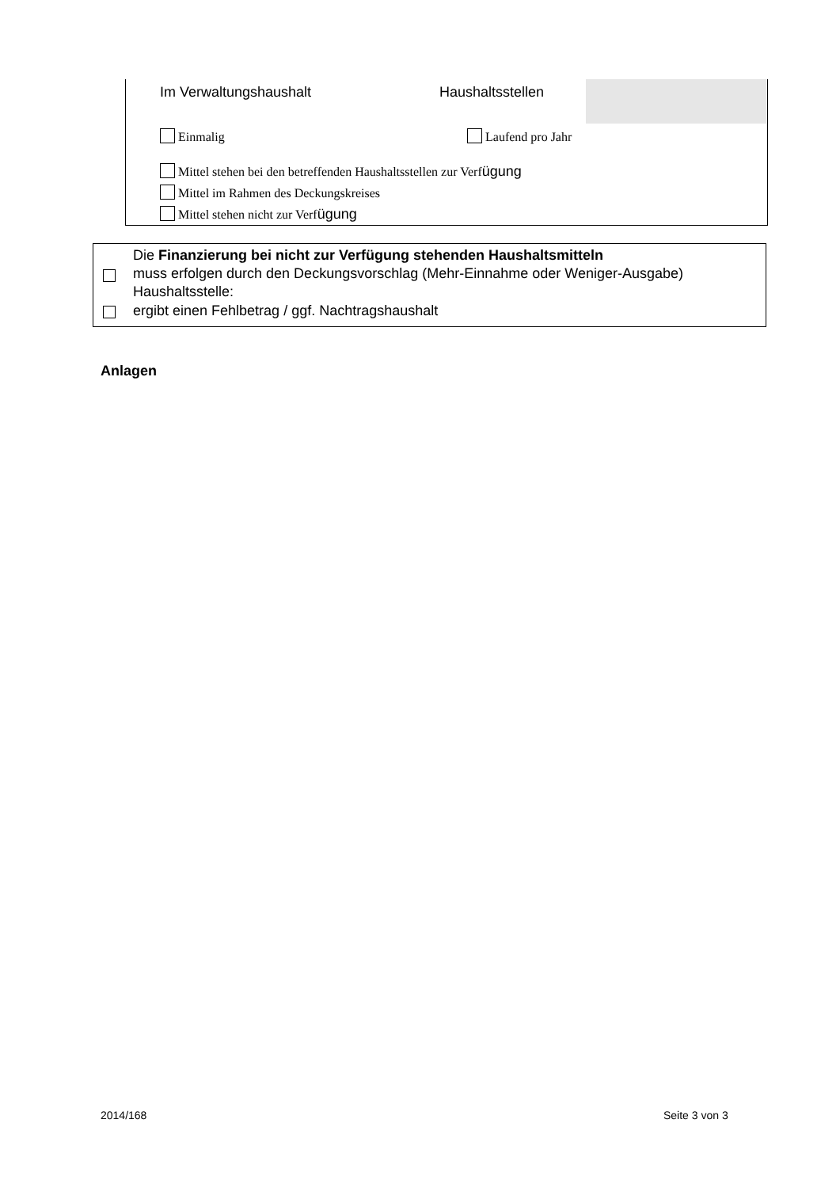Im Verwaltungshaushalt Haushaltsstellen
Einmalig Laufend pro Jahr
Mittel stehen bei den betreffenden Haushaltsstellen zur Verfügung
Mittel im Rahmen des Deckungskreises
Mittel stehen nicht zur Verfügung
Die Finanzierung bei nicht zur Verfügung stehenden Haushaltsmitteln
muss erfolgen durch den Deckungsvorschlag (Mehr-Einnahme oder Weniger-Ausgabe)
Haushaltsstelle:
ergibt einen Fehlbetrag / ggf. Nachtragshaushalt
Anlagen
2014/168 Seite 3 von 3